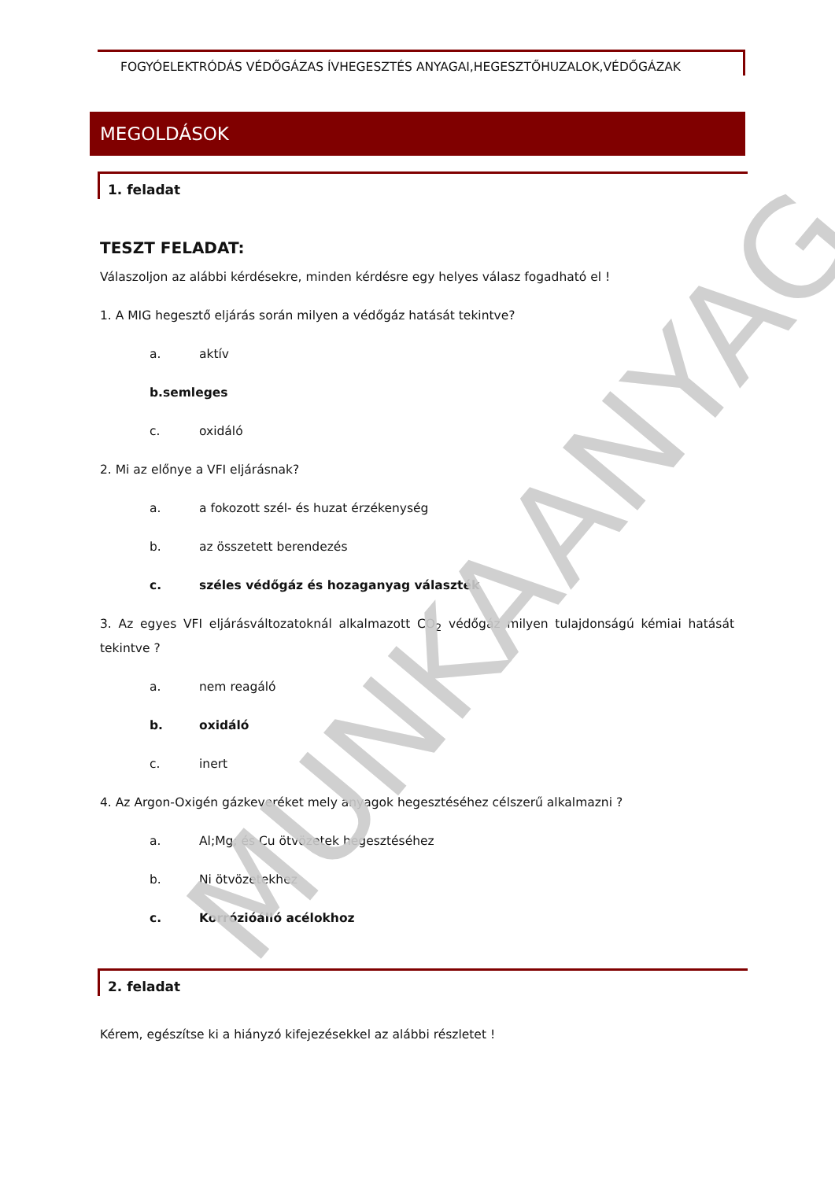MUNKAANYAG
FOGYÓELEKTRÓDÁS VÉDŐGÁZAS ÍVHEGESZTÉS ANYAGAI,HEGESZTŐHUZALOK,VÉDŐGÁZAK
MEGOLDÁSOK
1. feladat
TESZT FELADAT:
Válaszoljon az alábbi kérdésekre, minden kérdésre egy helyes válasz fogadható el !
1. A MIG hegesztő eljárás során milyen a védőgáz hatását tekintve?
a. aktív
b. semleges
c. oxidáló
2. Mi az előnye a VFI eljárásnak?
a. a fokozott szél- és huzat érzékenység
b. az összetett berendezés
c. széles védőgáz és hozaganyag választék
3. Az egyes VFI eljárásváltozatoknál alkalmazott CO<sub>2</sub> védőgáz milyen tulajdonságú kémiai hatását tekintve ?
a. nem reagáló
b. oxidáló
c. inert
4. Az Argon-Oxigén gázkeveréket mely anyagok hegesztéséhez célszerű alkalmazni ?
a. Al;Mg; és Cu ötvözetek hegesztéséhez
b. Ni ötvözetekhez
c. Korrózióálló acélokhoz
2. feladat
Kérem, egészítse ki a hiányzó kifejezésekkel az alábbi részletet !